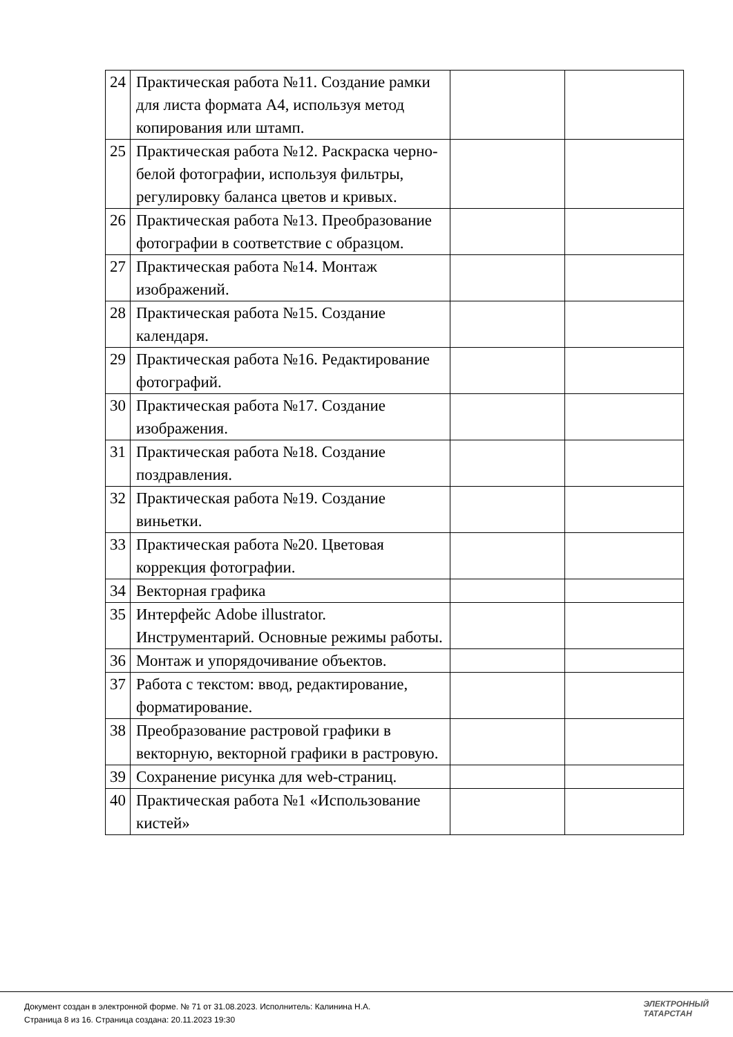| 24 | Практическая работа №11. Создание рамки для листа формата А4, используя метод копирования или штамп. | | |
| 25 | Практическая работа №12. Раскраска черно-белой фотографии, используя фильтры, регулировку баланса цветов и кривых. | | |
| 26 | Практическая работа №13. Преобразование фотографии в соответствие с образцом. | | |
| 27 | Практическая работа №14. Монтаж изображений. | | |
| 28 | Практическая работа №15. Создание календаря. | | |
| 29 | Практическая работа №16. Редактирование фотографий. | | |
| 30 | Практическая работа №17. Создание изображения. | | |
| 31 | Практическая работа №18. Создание поздравления. | | |
| 32 | Практическая работа №19. Создание виньетки. | | |
| 33 | Практическая работа №20. Цветовая коррекция фотографии. | | |
| 34 | Векторная графика | | |
| 35 | Интерфейс Adobe illustrator. Инструментарий. Основные режимы работы. | | |
| 36 | Монтаж и упорядочивание объектов. | | |
| 37 | Работа с текстом: ввод, редактирование, форматирование. | | |
| 38 | Преобразование растровой графики в векторную, векторной графики в растровую. | | |
| 39 | Сохранение рисунка для web-страниц. | | |
| 40 | Практическая работа №1 «Использование кистей» | | |
Документ создан в электронной форме. № 71 от 31.08.2023. Исполнитель: Калинина Н.А.
Страница 8 из 16. Страница создана: 20.11.2023 19:30
ЭЛЕКТРОННЫЙ
ТАТАРСТАН